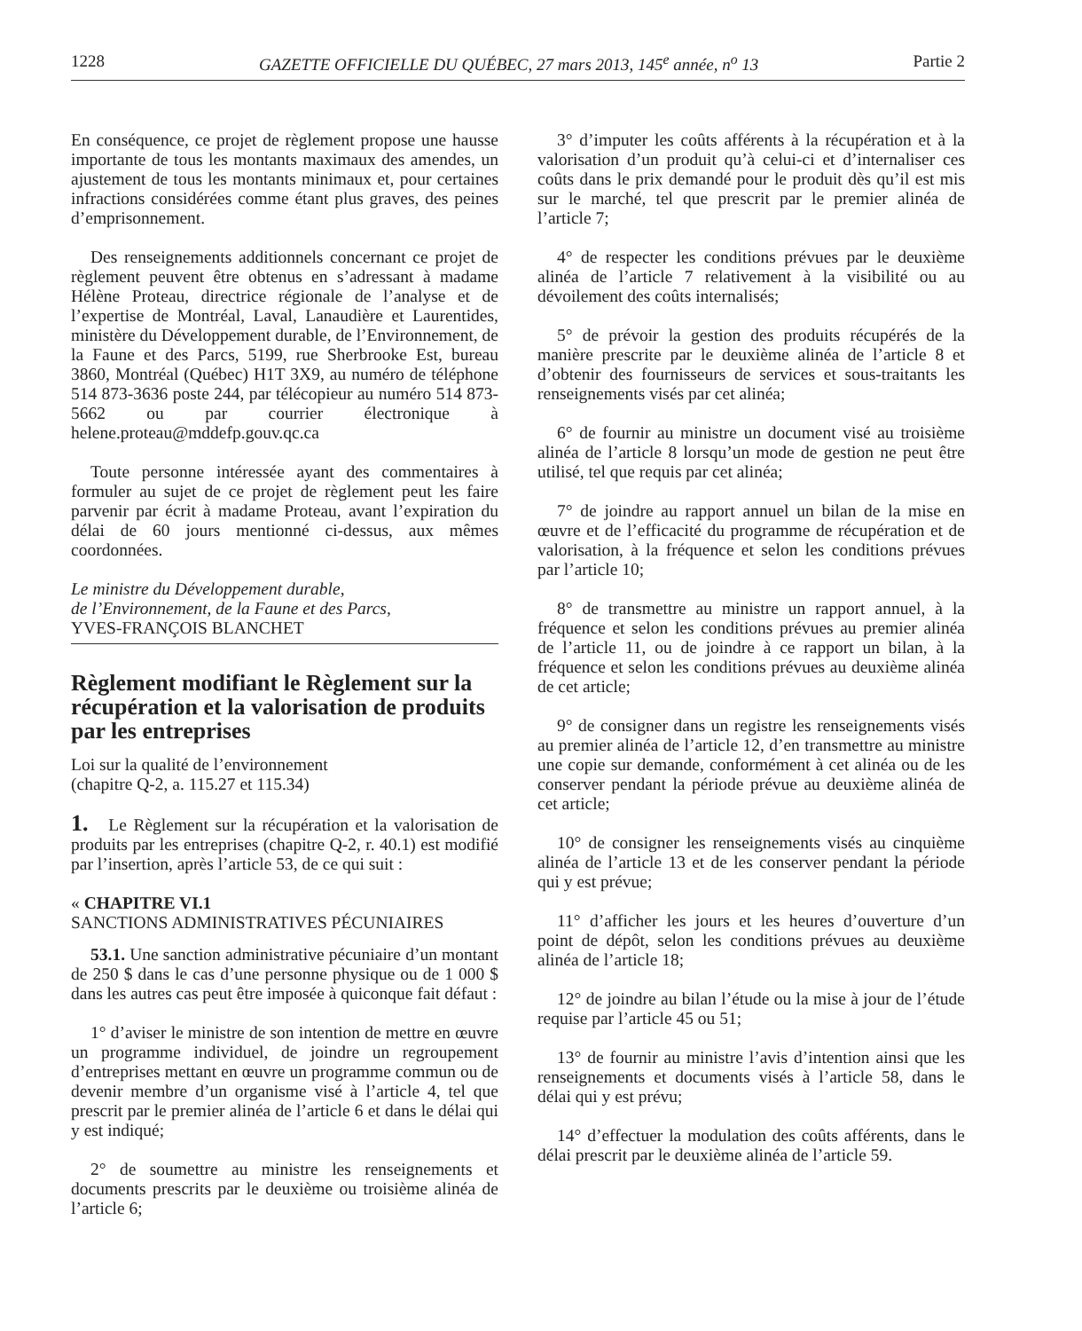1228 GAZETTE OFFICIELLE DU QUÉBEC, 27 mars 2013, 145<sup>e</sup> année, n<sup>o</sup> 13 Partie 2
En conséquence, ce projet de règlement propose une hausse importante de tous les montants maximaux des amendes, un ajustement de tous les montants minimaux et, pour certaines infractions considérées comme étant plus graves, des peines d’emprisonnement.
Des renseignements additionnels concernant ce projet de règlement peuvent être obtenus en s’adressant à madame Hélène Proteau, directrice régionale de l’analyse et de l’expertise de Montréal, Laval, Lanaudière et Laurentides, ministère du Développement durable, de l’Environnement, de la Faune et des Parcs, 5199, rue Sherbrooke Est, bureau 3860, Montréal (Québec) H1T 3X9, au numéro de téléphone 514 873-3636 poste 244, par télécopieur au numéro 514 873-5662 ou par courrier électronique à helene.proteau@mddefp.gouv.qc.ca
Toute personne intéressée ayant des commentaires à formuler au sujet de ce projet de règlement peut les faire parvenir par écrit à madame Proteau, avant l’expiration du délai de 60 jours mentionné ci-dessus, aux mêmes coordonnées.
Le ministre du Développement durable,
de l’Environnement, de la Faune et des Parcs,
YVES-FRANÇOIS BLANCHET
Règlement modifiant le Règlement sur la récupération et la valorisation de produits par les entreprises
Loi sur la qualité de l’environnement
(chapitre Q-2, a. 115.27 et 115.34)
1. Le Règlement sur la récupération et la valorisation de produits par les entreprises (chapitre Q-2, r. 40.1) est modifié par l’insertion, après l’article 53, de ce qui suit :
« CHAPITRE VI.1
SANCTIONS ADMINISTRATIVES PÉCUNIAIRES
53.1. Une sanction administrative pécuniaire d’un montant de 250 $ dans le cas d’une personne physique ou de 1 000 $ dans les autres cas peut être imposée à quiconque fait défaut :
1° d’aviser le ministre de son intention de mettre en œuvre un programme individuel, de joindre un regroupement d’entreprises mettant en œuvre un programme commun ou de devenir membre d’un organisme visé à l’article 4, tel que prescrit par le premier alinéa de l’article 6 et dans le délai qui y est indiqué;
2° de soumettre au ministre les renseignements et documents prescrits par le deuxième ou troisième alinéa de l’article 6;
3° d’imputer les coûts afférents à la récupération et à la valorisation d’un produit qu’à celui-ci et d’internaliser ces coûts dans le prix demandé pour le produit dès qu’il est mis sur le marché, tel que prescrit par le premier alinéa de l’article 7;
4° de respecter les conditions prévues par le deuxième alinéa de l’article 7 relativement à la visibilité ou au dévoilement des coûts internalisés;
5° de prévoir la gestion des produits récupérés de la manière prescrite par le deuxième alinéa de l’article 8 et d’obtenir des fournisseurs de services et sous-traitants les renseignements visés par cet alinéa;
6° de fournir au ministre un document visé au troisième alinéa de l’article 8 lorsqu’un mode de gestion ne peut être utilisé, tel que requis par cet alinéa;
7° de joindre au rapport annuel un bilan de la mise en œuvre et de l’efficacité du programme de récupération et de valorisation, à la fréquence et selon les conditions prévues par l’article 10;
8° de transmettre au ministre un rapport annuel, à la fréquence et selon les conditions prévues au premier alinéa de l’article 11, ou de joindre à ce rapport un bilan, à la fréquence et selon les conditions prévues au deuxième alinéa de cet article;
9° de consigner dans un registre les renseignements visés au premier alinéa de l’article 12, d’en transmettre au ministre une copie sur demande, conformément à cet alinéa ou de les conserver pendant la période prévue au deuxième alinéa de cet article;
10° de consigner les renseignements visés au cinquième alinéa de l’article 13 et de les conserver pendant la période qui y est prévue;
11° d’afficher les jours et les heures d’ouverture d’un point de dépôt, selon les conditions prévues au deuxième alinéa de l’article 18;
12° de joindre au bilan l’étude ou la mise à jour de l’étude requise par l’article 45 ou 51;
13° de fournir au ministre l’avis d’intention ainsi que les renseignements et documents visés à l’article 58, dans le délai qui y est prévu;
14° d’effectuer la modulation des coûts afférents, dans le délai prescrit par le deuxième alinéa de l’article 59.